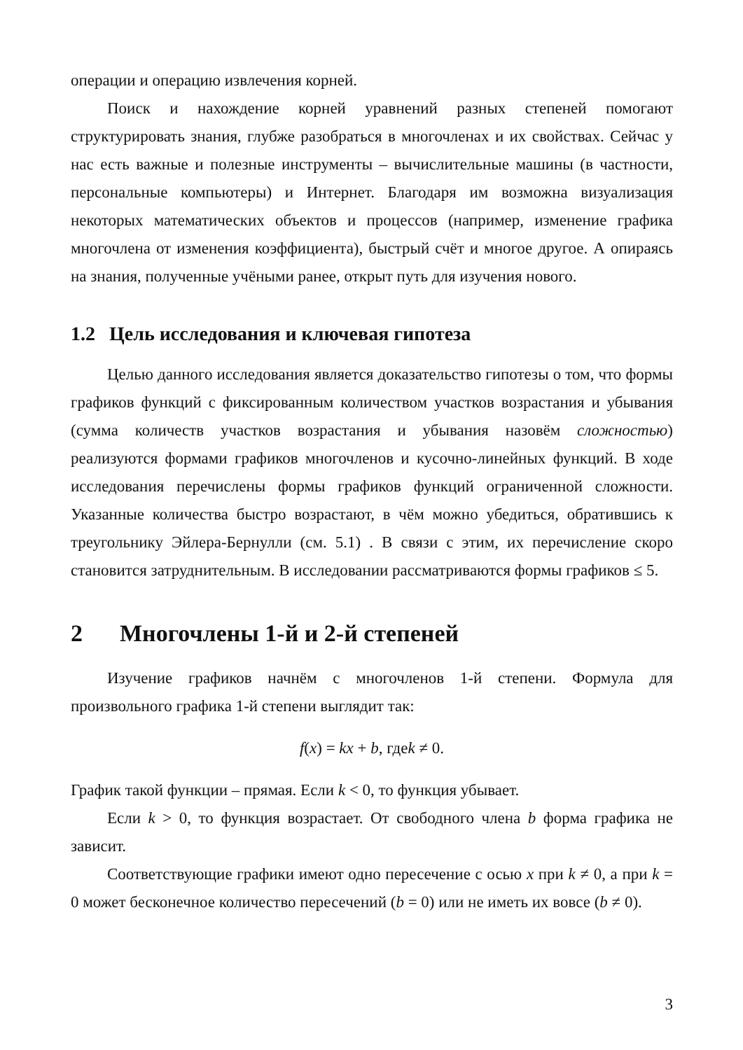операции и операцию извлечения корней.
Поиск и нахождение корней уравнений разных степеней помогают структурировать знания, глубже разобраться в многочленах и их свойствах. Сейчас у нас есть важные и полезные инструменты – вычислительные машины (в частности, персональные компьютеры) и Интернет. Благодаря им возможна визуализация некоторых математических объектов и процессов (например, изменение графика многочлена от изменения коэффициента), быстрый счёт и многое другое. А опираясь на знания, полученные учёными ранее, открыт путь для изучения нового.
1.2 Цель исследования и ключевая гипотеза
Целью данного исследования является доказательство гипотезы о том, что формы графиков функций с фиксированным количеством участков возрастания и убывания (сумма количеств участков возрастания и убывания назовём сложностью) реализуются формами графиков многочленов и кусочно-линейных функций. В ходе исследования перечислены формы графиков функций ограниченной сложности. Указанные количества быстро возрастают, в чём можно убедиться, обратившись к треугольнику Эйлера-Бернулли (см. 5.1) . В связи с этим, их перечисление скоро становится затруднительным. В исследовании рассматриваются формы графиков ≤ 5.
2 Многочлены 1-й и 2-й степеней
Изучение графиков начнём с многочленов 1-й степени. Формула для произвольного графика 1-й степени выглядит так:
f(x) = kx + b, гдеk ≠ 0.
График такой функции – прямая. Если k < 0, то функция убывает.
Если k > 0, то функция возрастает. От свободного члена b форма графика не зависит.
Соответствующие графики имеют одно пересечение с осью x при k ≠ 0, а при k = 0 может бесконечное количество пересечений (b = 0) или не иметь их вовсе (b ≠ 0).
3